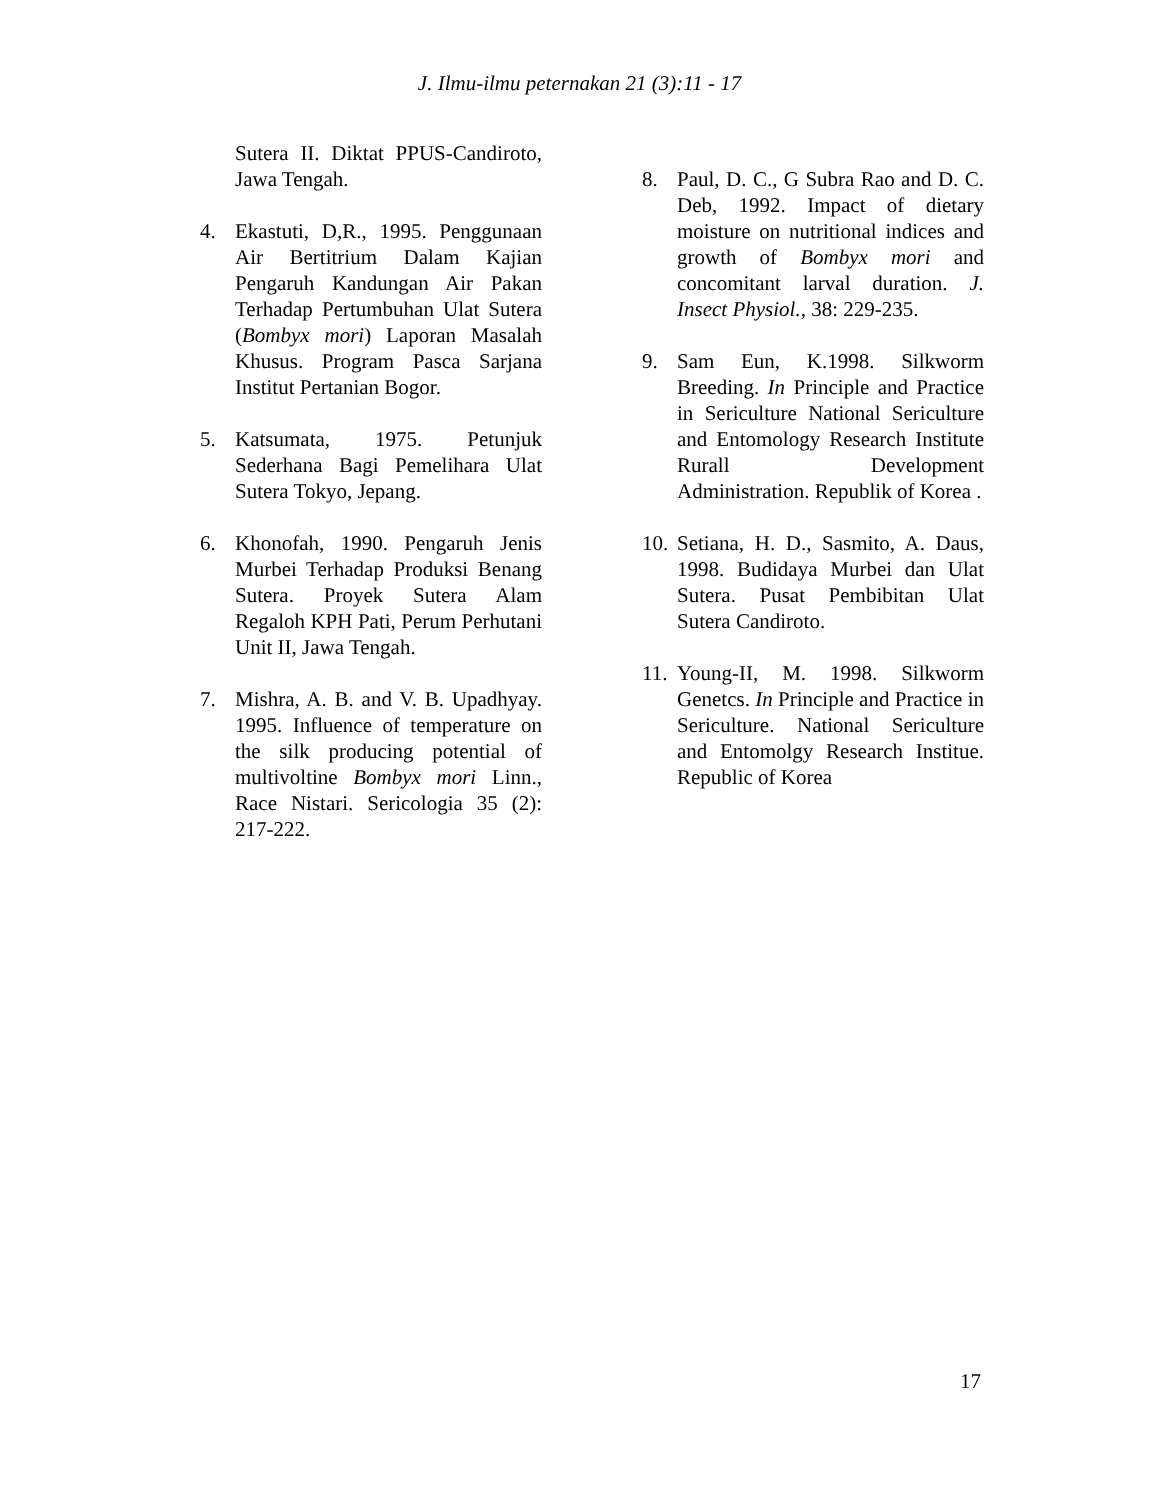J. Ilmu-ilmu peternakan 21 (3):11 - 17
Sutera II. Diktat PPUS-Candiroto, Jawa Tengah.
4. Ekastuti, D,R., 1995. Penggunaan Air Bertitrium Dalam Kajian Pengaruh Kandungan Air Pakan Terhadap Pertumbuhan Ulat Sutera (Bombyx mori) Laporan Masalah Khusus. Program Pasca Sarjana Institut Pertanian Bogor.
5. Katsumata, 1975. Petunjuk Sederhana Bagi Pemelihara Ulat Sutera Tokyo, Jepang.
6. Khonofah, 1990. Pengaruh Jenis Murbei Terhadap Produksi Benang Sutera. Proyek Sutera Alam Regaloh KPH Pati, Perum Perhutani Unit II, Jawa Tengah.
7. Mishra, A. B. and V. B. Upadhyay. 1995. Influence of temperature on the silk producing potential of multivoltine Bombyx mori Linn., Race Nistari. Sericologia 35 (2): 217-222.
8. Paul, D. C., G Subra Rao and D. C. Deb, 1992. Impact of dietary moisture on nutritional indices and growth of Bombyx mori and concomitant larval duration. J. Insect Physiol., 38: 229-235.
9. Sam Eun, K.1998. Silkworm Breeding. In Principle and Practice in Sericulture National Sericulture and Entomology Research Institute Rurall Development Administration. Republik of Korea .
10. Setiana, H. D., Sasmito, A. Daus, 1998. Budidaya Murbei dan Ulat Sutera. Pusat Pembibitan Ulat Sutera Candiroto.
11. Young-II, M. 1998. Silkworm Genetcs. In Principle and Practice in Sericulture. National Sericulture and Entomolgy Research Institue. Republic of Korea
17